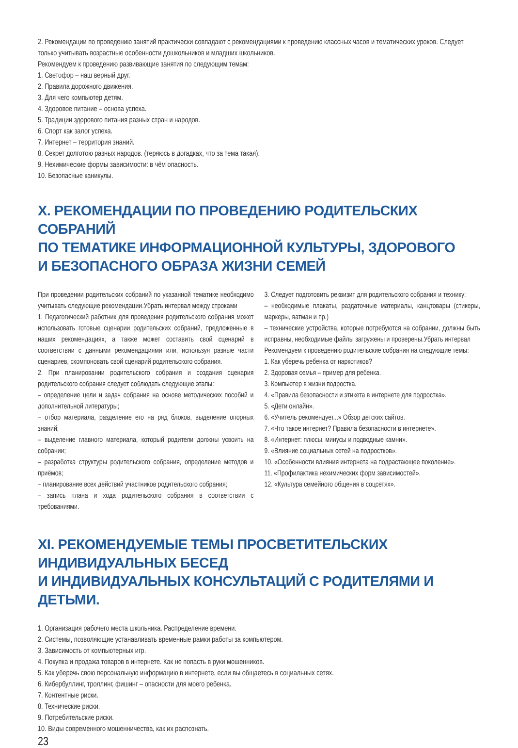2. Рекомендации по проведению занятий практически совпадают с рекомендациями к проведению классных часов и тематических уроков. Следует только учитывать возрастные особенности дошкольников и младших школьников.
Рекомендуем к проведению развивающие занятия по следующим темам:
1. Светофор – наш верный друг.
2. Правила дорожного движения.
3. Для чего компьютер детям.
4. Здоровое питание – основа успеха.
5. Традиции здорового питания разных стран и народов.
6. Спорт как залог успеха.
7. Интернет – территория знаний.
8. Секрет долготою разных народов. (теряюсь в догадках, что за тема такая).
9. Нехимические формы зависимости: в чём опасность.
10. Безопасные каникулы.
X. РЕКОМЕНДАЦИИ ПО ПРОВЕДЕНИЮ РОДИТЕЛЬСКИХ СОБРАНИЙ
ПО ТЕМАТИКЕ ИНФОРМАЦИОННОЙ КУЛЬТУРЫ, ЗДОРОВОГО
И БЕЗОПАСНОГО ОБРАЗА ЖИЗНИ СЕМЕЙ
При проведении родительских собраний по указанной тематике необходимо учитывать следующие рекомендации.Убрать интервал между строками
1. Педагогический работник для проведения родительского собрания может использовать готовые сценарии родительских собраний, предложенные в наших рекомендациях, а также может составить свой сценарий в соответствии с данными рекомендациями или, используя разные части сценариев, скомпоновать свой сценарий родительского собрания.
2. При планировании родительского собрания и создания сценария родительского собрания следует соблюдать следующие этапы:
– определение цели и задач собрания на основе методических пособий и дополнительной литературы;
– отбор материала, разделение его на ряд блоков, выделение опорных знаний;
– выделение главного материала, который родители должны усвоить на собрании;
– разработка структуры родительского собрания, определение методов и приёмов;
– планирование всех действий участников родительского собрания;
– запись плана и хода родительского собрания в соответствии с требованиями.
3. Следует подготовить реквизит для родительского собрания и технику:
– необходимые плакаты, раздаточные материалы, канцтовары (стикеры, маркеры, ватман и пр.)
– технические устройства, которые потребуются на собрании, должны быть исправны, необходимые файлы загружены и проверены.Убрать интервал
Рекомендуем к проведению родительские собрания на следующие темы:
1. Как уберечь ребенка от наркотиков?
2. Здоровая семья – пример для ребенка.
3. Компьютер в жизни подростка.
4. «Правила безопасности и этикета в интернете для подростка».
5. «Дети онлайн».
6. «Учитель рекомендует...» Обзор детских сайтов.
7. «Что такое интернет? Правила безопасности в интернете».
8. «Интернет: плюсы, минусы и подводные камни».
9. «Влияние социальных сетей на подростков».
10. «Особенности влияния интернета на подрастающее поколение».
11. «Профилактика нехимических форм зависимостей».
12. «Культура семейного общения в соцсетях».
XI. РЕКОМЕНДУЕМЫЕ ТЕМЫ ПРОСВЕТИТЕЛЬСКИХ ИНДИВИДУАЛЬНЫХ БЕСЕД
И ИНДИВИДУАЛЬНЫХ КОНСУЛЬТАЦИЙ С РОДИТЕЛЯМИ И ДЕТЬМИ.
1. Организация рабочего места школьника. Распределение времени.
2. Системы, позволяющие устанавливать временные рамки работы за компьютером.
3. Зависимость от компьютерных игр.
4. Покупка и продажа товаров в интернете. Как не попасть в руки мошенников.
5. Как уберечь свою персональную информацию в интернете, если вы общаетесь в социальных сетях.
6. Кибербуллинг, троллинг, фишинг – опасности для моего ребенка.
7. Контентные риски.
8. Технические риски.
9. Потребительские риски.
10. Виды современного мошенничества, как их распознать.
23